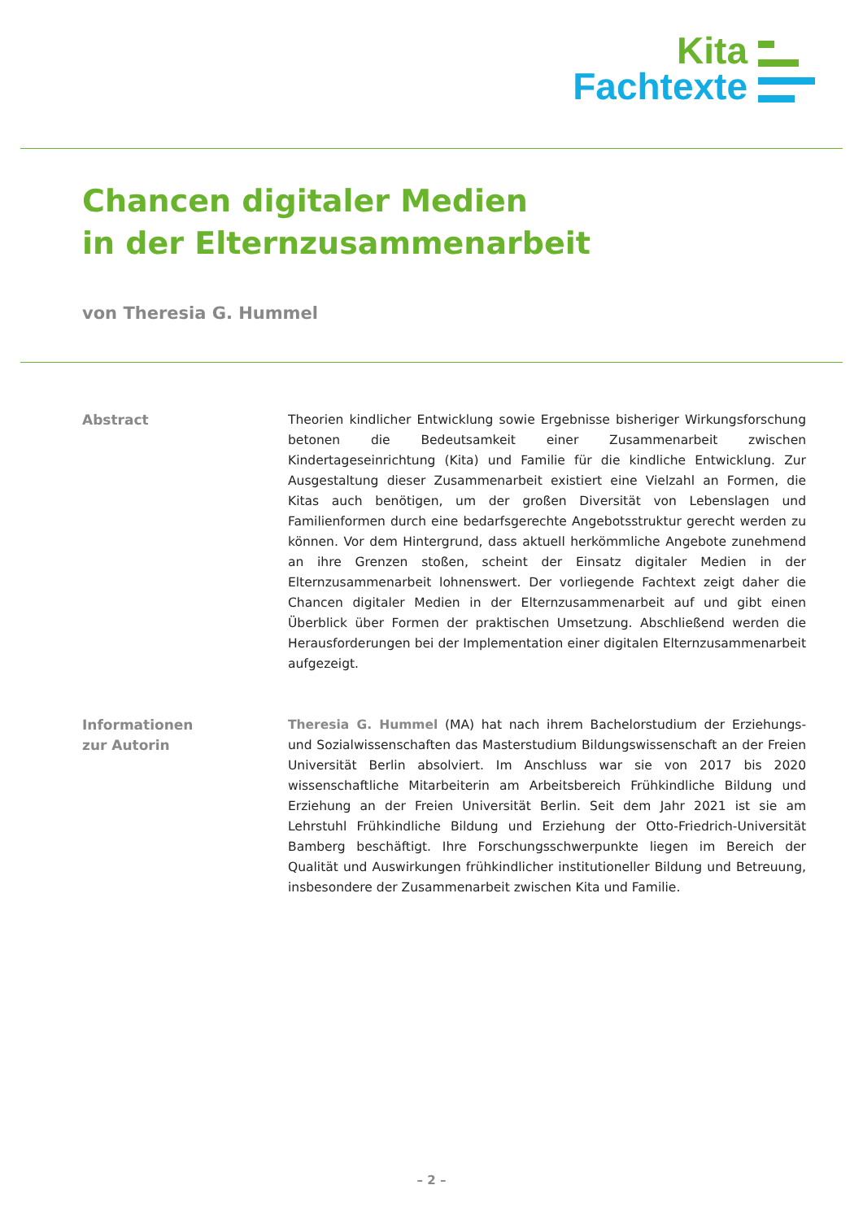Kita
Fachtexte
Chancen digitaler Medien
in der Elternzusammenarbeit
von Theresia G. Hummel
Abstract Theorien kindlicher Entwicklung sowie Ergebnisse bisheriger Wirkungsforschung betonen die Bedeutsamkeit einer Zusammenarbeit zwischen Kindertageseinrichtung (Kita) und Familie für die kindliche Entwicklung. Zur Ausgestaltung dieser Zusammenarbeit existiert eine Vielzahl an Formen, die Kitas auch benötigen, um der großen Diversität von Lebenslagen und Familienformen durch eine bedarfsgerechte Angebotsstruktur gerecht werden zu können. Vor dem Hintergrund, dass aktuell herkömmliche Angebote zunehmend an ihre Grenzen stoßen, scheint der Einsatz digitaler Medien in der Elternzusammenarbeit lohnenswert. Der vorliegende Fachtext zeigt daher die Chancen digitaler Medien in der Elternzusammenarbeit auf und gibt einen Überblick über Formen der praktischen Umsetzung. Abschließend werden die Herausforderungen bei der Implementation einer digitalen Elternzusammenarbeit aufgezeigt.
Informationen
zur Autorin
Theresia G. Hummel (MA) hat nach ihrem Bachelorstudium der Erziehungs- und Sozialwissenschaften das Masterstudium Bildungswissenschaft an der Freien Universität Berlin absolviert. Im Anschluss war sie von 2017 bis 2020 wissenschaftliche Mitarbeiterin am Arbeitsbereich Frühkindliche Bildung und Erziehung an der Freien Universität Berlin. Seit dem Jahr 2021 ist sie am Lehrstuhl Frühkindliche Bildung und Erziehung der Otto-Friedrich-Universität Bamberg beschäftigt. Ihre Forschungsschwerpunkte liegen im Bereich der Qualität und Auswirkungen frühkindlicher institutioneller Bildung und Betreuung, insbesondere der Zusammenarbeit zwischen Kita und Familie.
– 2 –